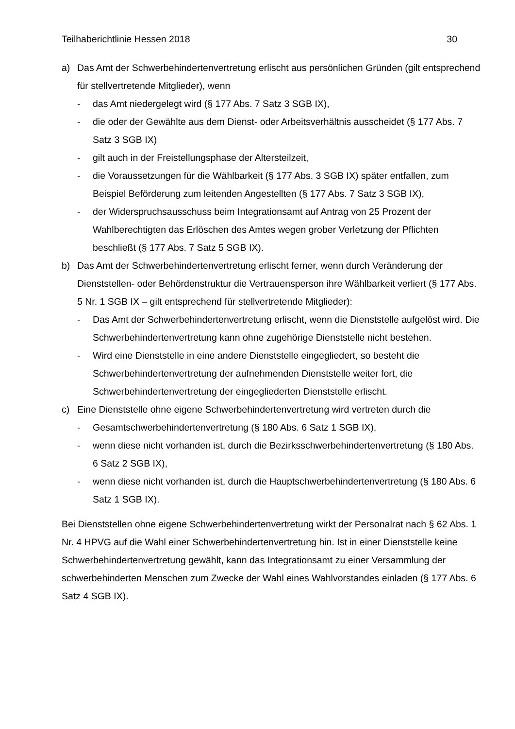Teilhaberichtlinie Hessen 2018 30
a) Das Amt der Schwerbehindertenvertretung erlischt aus persönlichen Gründen (gilt entsprechend für stellvertretende Mitglieder), wenn
- das Amt niedergelegt wird (§ 177 Abs. 7 Satz 3 SGB IX),
- die oder der Gewählte aus dem Dienst- oder Arbeitsverhältnis ausscheidet (§ 177 Abs. 7 Satz 3 SGB IX)
- gilt auch in der Freistellungsphase der Altersteilzeit,
- die Voraussetzungen für die Wählbarkeit (§ 177 Abs. 3 SGB IX) später entfallen, zum Beispiel Beförderung zum leitenden Angestellten (§ 177 Abs. 7 Satz 3 SGB IX),
- der Widerspruchsausschuss beim Integrationsamt auf Antrag von 25 Prozent der Wahlberechtigten das Erlöschen des Amtes wegen grober Verletzung der Pflichten beschließt (§ 177 Abs. 7 Satz 5 SGB IX).
b) Das Amt der Schwerbehindertenvertretung erlischt ferner, wenn durch Veränderung der Dienststellen- oder Behördenstruktur die Vertrauensperson ihre Wählbarkeit verliert (§ 177 Abs. 5 Nr. 1 SGB IX – gilt entsprechend für stellvertretende Mitglieder):
- Das Amt der Schwerbehindertenvertretung erlischt, wenn die Dienststelle aufgelöst wird. Die Schwerbehindertenvertretung kann ohne zugehörige Dienststelle nicht bestehen.
- Wird eine Dienststelle in eine andere Dienststelle eingegliedert, so besteht die Schwerbehindertenvertretung der aufnehmenden Dienststelle weiter fort, die Schwerbehindertenvertretung der eingegliederten Dienststelle erlischt.
c) Eine Dienststelle ohne eigene Schwerbehindertenvertretung wird vertreten durch die
- Gesamtschwerbehindertenvertretung (§ 180 Abs. 6 Satz 1 SGB IX),
- wenn diese nicht vorhanden ist, durch die Bezirksschwerbehindertenvertretung (§ 180 Abs. 6 Satz 2 SGB IX),
- wenn diese nicht vorhanden ist, durch die Hauptschwerbehindertenvertretung (§ 180 Abs. 6 Satz 1 SGB IX).
Bei Dienststellen ohne eigene Schwerbehindertenvertretung wirkt der Personalrat nach § 62 Abs. 1 Nr. 4 HPVG auf die Wahl einer Schwerbehindertenvertretung hin. Ist in einer Dienststelle keine Schwerbehindertenvertretung gewählt, kann das Integrationsamt zu einer Versammlung der schwerbehinderten Menschen zum Zwecke der Wahl eines Wahlvorstandes einladen (§ 177 Abs. 6 Satz 4 SGB IX).